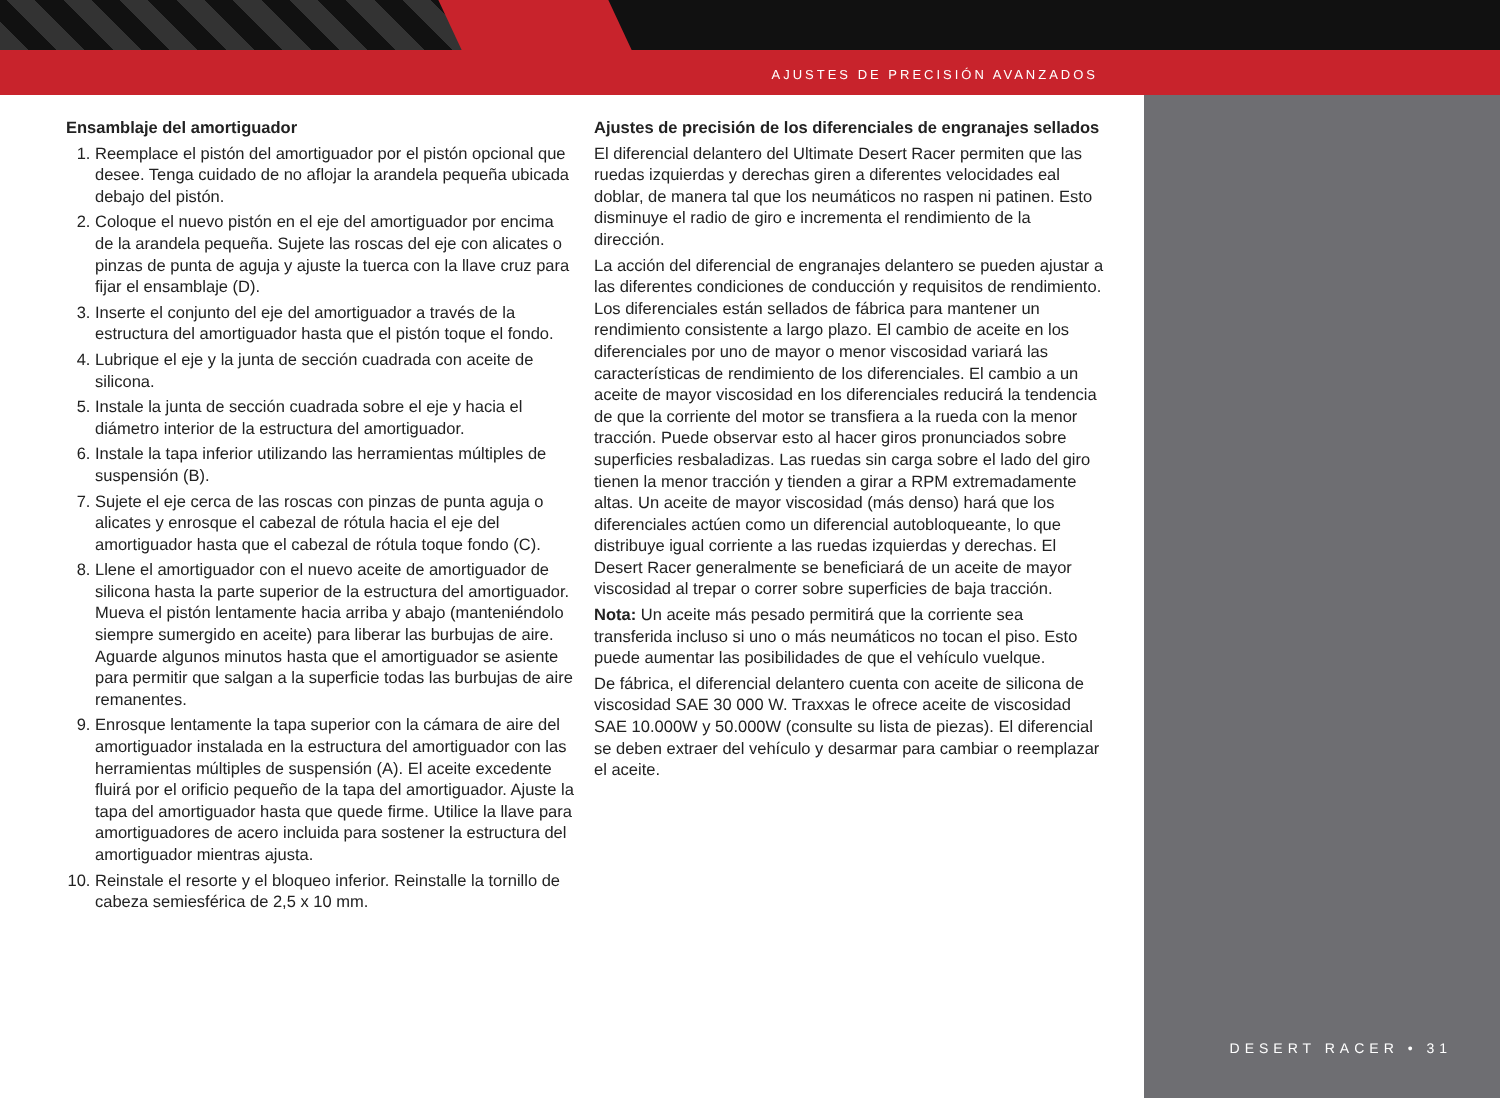AJUSTES DE PRECISIÓN AVANZADOS
Ensamblaje del amortiguador
1. Reemplace el pistón del amortiguador por el pistón opcional que desee. Tenga cuidado de no aflojar la arandela pequeña ubicada debajo del pistón.
2. Coloque el nuevo pistón en el eje del amortiguador por encima de la arandela pequeña. Sujete las roscas del eje con alicates o pinzas de punta de aguja y ajuste la tuerca con la llave cruz para fijar el ensamblaje (D).
3. Inserte el conjunto del eje del amortiguador a través de la estructura del amortiguador hasta que el pistón toque el fondo.
4. Lubrique el eje y la junta de sección cuadrada con aceite de silicona.
5. Instale la junta de sección cuadrada sobre el eje y hacia el diámetro interior de la estructura del amortiguador.
6. Instale la tapa inferior utilizando las herramientas múltiples de suspensión (B).
7. Sujete el eje cerca de las roscas con pinzas de punta aguja o alicates y enrosque el cabezal de rótula hacia el eje del amortiguador hasta que el cabezal de rótula toque fondo (C).
8. Llene el amortiguador con el nuevo aceite de amortiguador de silicona hasta la parte superior de la estructura del amortiguador. Mueva el pistón lentamente hacia arriba y abajo (manteniéndolo siempre sumergido en aceite) para liberar las burbujas de aire. Aguarde algunos minutos hasta que el amortiguador se asiente para permitir que salgan a la superficie todas las burbujas de aire remanentes.
9. Enrosque lentamente la tapa superior con la cámara de aire del amortiguador instalada en la estructura del amortiguador con las herramientas múltiples de suspensión (A). El aceite excedente fluirá por el orificio pequeño de la tapa del amortiguador. Ajuste la tapa del amortiguador hasta que quede firme. Utilice la llave para amortiguadores de acero incluida para sostener la estructura del amortiguador mientras ajusta.
10. Reinstale el resorte y el bloqueo inferior. Reinstalle la tornillo de cabeza semiesférica de 2,5 x 10 mm.
Ajustes de precisión de los diferenciales de engranajes sellados
El diferencial delantero del Ultimate Desert Racer permiten que las ruedas izquierdas y derechas giren a diferentes velocidades eal doblar, de manera tal que los neumáticos no raspen ni patinen. Esto disminuye el radio de giro e incrementa el rendimiento de la dirección.
La acción del diferencial de engranajes delantero se pueden ajustar a las diferentes condiciones de conducción y requisitos de rendimiento. Los diferenciales están sellados de fábrica para mantener un rendimiento consistente a largo plazo. El cambio de aceite en los diferenciales por uno de mayor o menor viscosidad variará las características de rendimiento de los diferenciales. El cambio a un aceite de mayor viscosidad en los diferenciales reducirá la tendencia de que la corriente del motor se transfiera a la rueda con la menor tracción. Puede observar esto al hacer giros pronunciados sobre superficies resbaladizas. Las ruedas sin carga sobre el lado del giro tienen la menor tracción y tienden a girar a RPM extremadamente altas. Un aceite de mayor viscosidad (más denso) hará que los diferenciales actúen como un diferencial autobloqueante, lo que distribuye igual corriente a las ruedas izquierdas y derechas. El Desert Racer generalmente se beneficiará de un aceite de mayor viscosidad al trepar o correr sobre superficies de baja tracción.
Nota: Un aceite más pesado permitirá que la corriente sea transferida incluso si uno o más neumáticos no tocan el piso. Esto puede aumentar las posibilidades de que el vehículo vuelque.
De fábrica, el diferencial delantero cuenta con aceite de silicona de viscosidad SAE 30 000 W. Traxxas le ofrece aceite de viscosidad SAE 10.000W y 50.000W (consulte su lista de piezas). El diferencial se deben extraer del vehículo y desarmar para cambiar o reemplazar el aceite.
DESERT RACER • 31